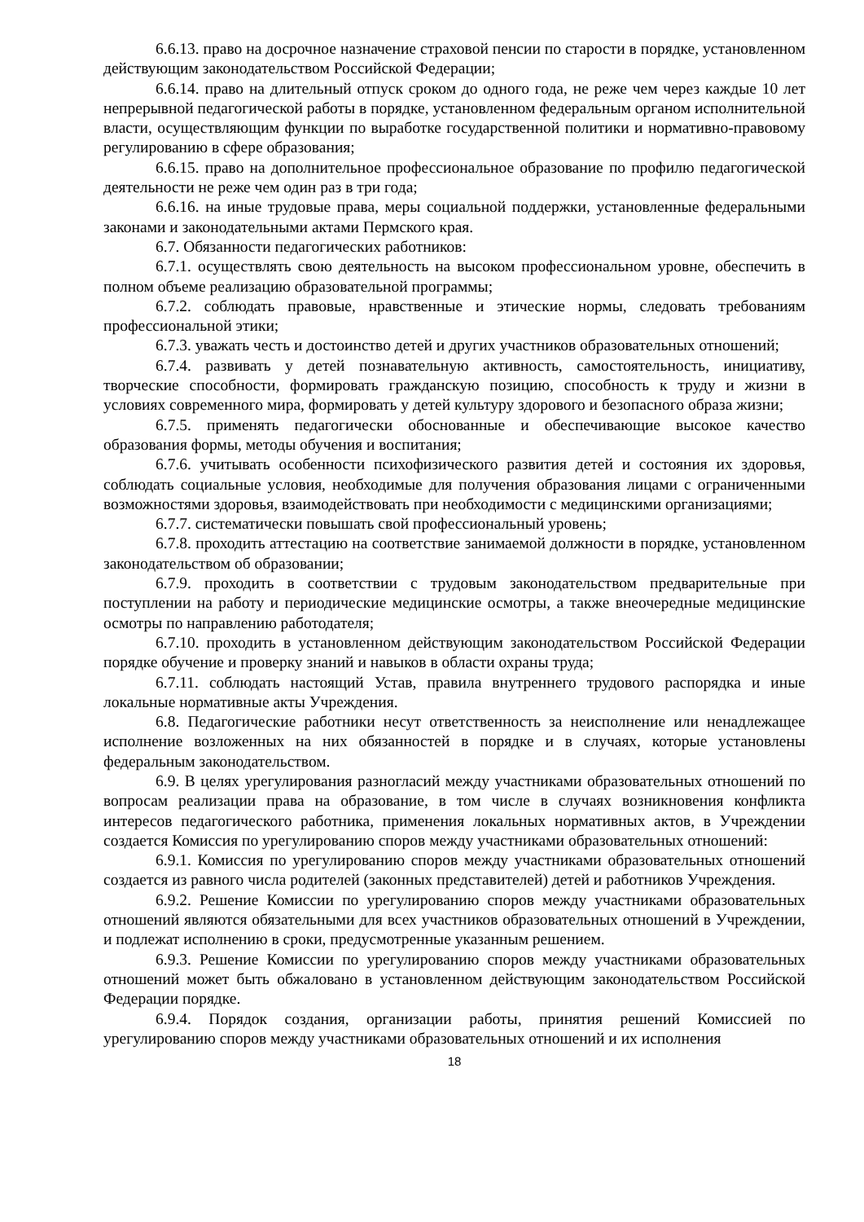6.6.13. право на досрочное назначение страховой пенсии по старости в порядке, установленном действующим законодательством Российской Федерации;
6.6.14. право на длительный отпуск сроком до одного года, не реже чем через каждые 10 лет непрерывной педагогической работы в порядке, установленном федеральным органом исполнительной власти, осуществляющим функции по выработке государственной политики и нормативно-правовому регулированию в сфере образования;
6.6.15. право на дополнительное профессиональное образование по профилю педагогической деятельности не реже чем один раз в три года;
6.6.16. на иные трудовые права, меры социальной поддержки, установленные федеральными законами и законодательными актами Пермского края.
6.7. Обязанности педагогических работников:
6.7.1. осуществлять свою деятельность на высоком профессиональном уровне, обеспечить в полном объеме реализацию образовательной программы;
6.7.2. соблюдать правовые, нравственные и этические нормы, следовать требованиям профессиональной этики;
6.7.3. уважать честь и достоинство детей и других участников образовательных отношений;
6.7.4. развивать у детей познавательную активность, самостоятельность, инициативу, творческие способности, формировать гражданскую позицию, способность к труду и жизни в условиях современного мира, формировать у детей культуру здорового и безопасного образа жизни;
6.7.5. применять педагогически обоснованные и обеспечивающие высокое качество образования формы, методы обучения и воспитания;
6.7.6. учитывать особенности психофизического развития детей и состояния их здоровья, соблюдать социальные условия, необходимые для получения образования лицами с ограниченными возможностями здоровья, взаимодействовать при необходимости с медицинскими организациями;
6.7.7. систематически повышать свой профессиональный уровень;
6.7.8. проходить аттестацию на соответствие занимаемой должности в порядке, установленном законодательством об образовании;
6.7.9. проходить в соответствии с трудовым законодательством предварительные при поступлении на работу и периодические медицинские осмотры, а также внеочередные медицинские осмотры по направлению работодателя;
6.7.10. проходить в установленном действующим законодательством Российской Федерации порядке обучение и проверку знаний и навыков в области охраны труда;
6.7.11. соблюдать настоящий Устав, правила внутреннего трудового распорядка и иные локальные нормативные акты Учреждения.
6.8. Педагогические работники несут ответственность за неисполнение или ненадлежащее исполнение возложенных на них обязанностей в порядке и в случаях, которые установлены федеральным законодательством.
6.9. В целях урегулирования разногласий между участниками образовательных отношений по вопросам реализации права на образование, в том числе в случаях возникновения конфликта интересов педагогического работника, применения локальных нормативных актов, в Учреждении создается Комиссия по урегулированию споров между участниками образовательных отношений:
6.9.1. Комиссия по урегулированию споров между участниками образовательных отношений создается из равного числа родителей (законных представителей) детей и работников Учреждения.
6.9.2. Решение Комиссии по урегулированию споров между участниками образовательных отношений являются обязательными для всех участников образовательных отношений в Учреждении, и подлежат исполнению в сроки, предусмотренные указанным решением.
6.9.3. Решение Комиссии по урегулированию споров между участниками образовательных отношений может быть обжаловано в установленном действующим законодательством Российской Федерации порядке.
6.9.4. Порядок создания, организации работы, принятия решений Комиссией по урегулированию споров между участниками образовательных отношений и их исполнения
18